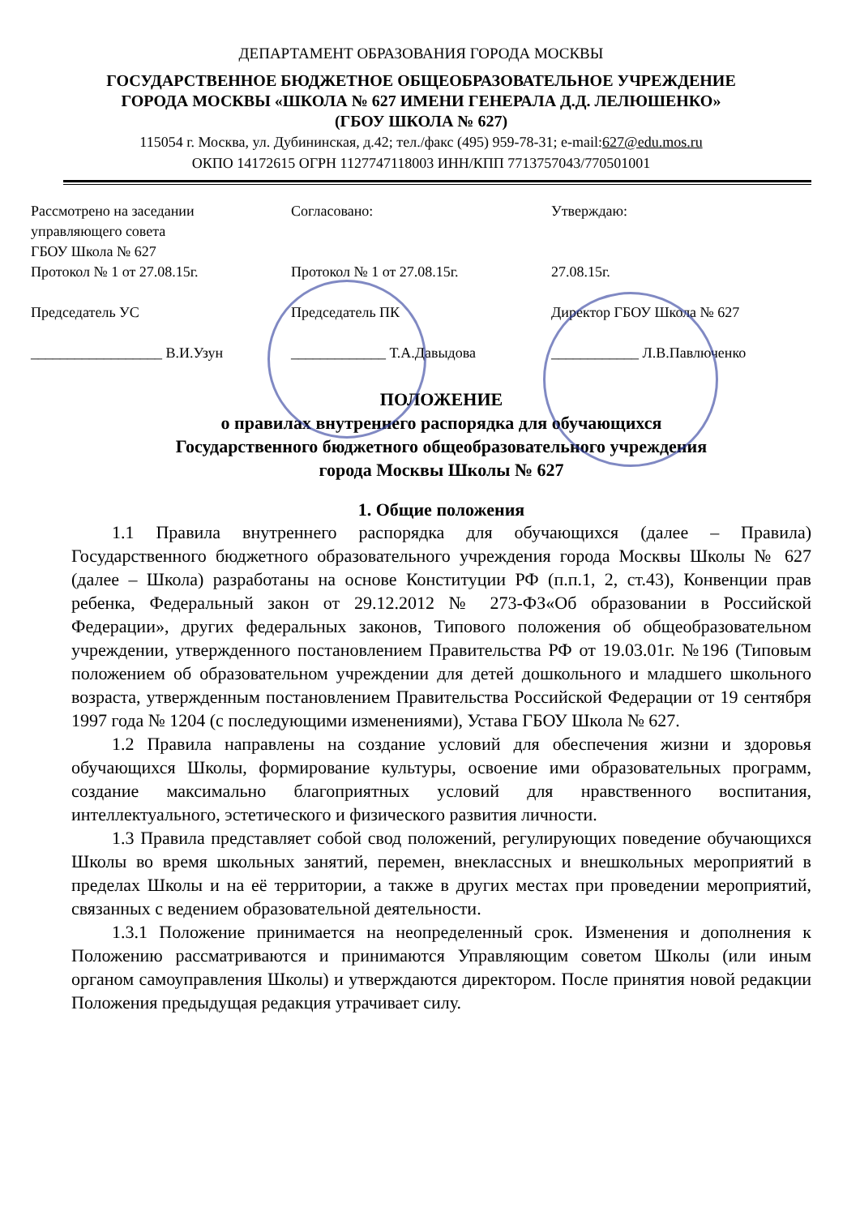ДЕПАРТАМЕНТ ОБРАЗОВАНИЯ ГОРОДА МОСКВЫ
ГОСУДАРСТВЕННОЕ БЮДЖЕТНОЕ ОБЩЕОБРАЗОВАТЕЛЬНОЕ УЧРЕЖДЕНИЕ
ГОРОДА МОСКВЫ «ШКОЛА № 627 ИМЕНИ ГЕНЕРАЛА Д.Д. ЛЕЛЮШЕНКО»
(ГБОУ ШКОЛА № 627)
115054 г. Москва, ул. Дубининская, д.42; тел./факс (495) 959-78-31; e-mail:627@edu.mos.ru
ОКПО 14172615 ОГРН 1127747118003 ИНН/КПП 7713757043/770501001
Рассмотрено на заседании
управляющего совета
ГБОУ Школа № 627
Протокол № 1 от 27.08.15г.
Председатель УС
__________________ В.И.Узун
Согласовано:
Протокол № 1 от 27.08.15г.
Председатель ПК
_____________ Т.А.Давыдова
Утверждаю:
27.08.15г.
Директор ГБОУ Школа № 627
____________ Л.В.Павлюченко
ПОЛОЖЕНИЕ
о правилах внутреннего распорядка для обучающихся
Государственного бюджетного общеобразовательного учреждения
города Москвы Школы № 627
1. Общие положения
1.1 Правила внутреннего распорядка для обучающихся (далее – Правила) Государственного бюджетного образовательного учреждения города Москвы Школы № 627 (далее – Школа) разработаны на основе Конституции РФ (п.п.1, 2, ст.43), Конвенции прав ребенка, Федеральный закон от 29.12.2012 № 273-ФЗ«Об образовании в Российской Федерации», других федеральных законов, Типового положения об общеобразовательном учреждении, утвержденного постановлением Правительства РФ от 19.03.01г. №196 (Типовым положением об образовательном учреждении для детей дошкольного и младшего школьного возраста, утвержденным постановлением Правительства Российской Федерации от 19 сентября 1997 года № 1204 (с последующими изменениями), Устава ГБОУ Школа № 627.
1.2 Правила направлены на создание условий для обеспечения жизни и здоровья обучающихся Школы, формирование культуры, освоение ими образовательных программ, создание максимально благоприятных условий для нравственного воспитания, интеллектуального, эстетического и физического развития личности.
1.3 Правила представляет собой свод положений, регулирующих поведение обучающихся Школы во время школьных занятий, перемен, внеклассных и внешкольных мероприятий в пределах Школы и на её территории, а также в других местах при проведении мероприятий, связанных с ведением образовательной деятельности.
1.3.1 Положение принимается на неопределенный срок. Изменения и дополнения к Положению рассматриваются и принимаются Управляющим советом Школы (или иным органом самоуправления Школы) и утверждаются директором. После принятия новой редакции Положения предыдущая редакция утрачивает силу.